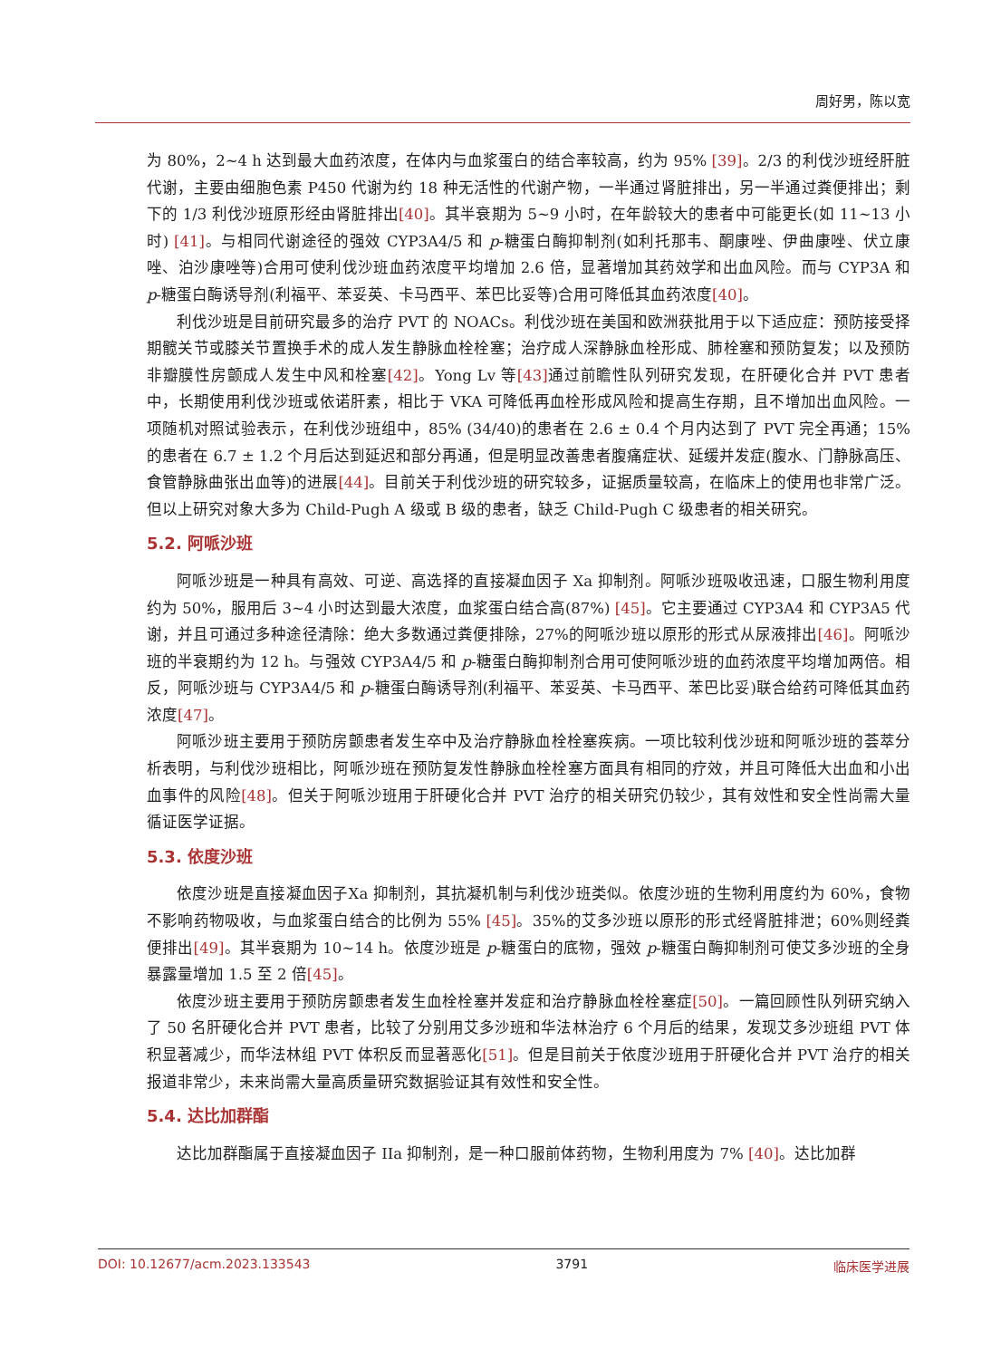周好男，陈以宽
为 80%，2~4 h 达到最大血药浓度，在体内与血浆蛋白的结合率较高，约为 95% [39]。2/3 的利伐沙班经肝脏代谢，主要由细胞色素 P450 代谢为约 18 种无活性的代谢产物，一半通过肾脏排出，另一半通过粪便排出；剩下的 1/3 利伐沙班原形经由肾脏排出[40]。其半衰期为 5~9 小时，在年龄较大的患者中可能更长(如 11~13 小时) [41]。与相同代谢途径的强效 CYP3A4/5 和 p-糖蛋白酶抑制剂(如利托那韦、酮康唑、伊曲康唑、伏立康唑、泊沙康唑等)合用可使利伐沙班血药浓度平均增加 2.6 倍，显著增加其药效学和出血风险。而与 CYP3A 和 p-糖蛋白酶诱导剂(利福平、苯妥英、卡马西平、苯巴比妥等)合用可降低其血药浓度[40]。
利伐沙班是目前研究最多的治疗 PVT 的 NOACs。利伐沙班在美国和欧洲获批用于以下适应症：预防接受择期髋关节或膝关节置换手术的成人发生静脉血栓栓塞；治疗成人深静脉血栓形成、肺栓塞和预防复发；以及预防非瓣膜性房颤成人发生中风和栓塞[42]。Yong Lv 等[43] 通过前瞻性队列研究发现，在肝硬化合并 PVT 患者中，长期使用利伐沙班或依诺肝素，相比于 VKA 可降低再血栓形成风险和提高生存期，且不增加出血风险。一项随机对照试验表示，在利伐沙班组中，85% (34/40)的患者在 2.6 ± 0.4 个月内达到了 PVT 完全再通；15%的患者在 6.7 ± 1.2 个月后达到延迟和部分再通，但是明显改善患者腹痛症状、延缓并发症(腹水、门静脉高压、食管静脉曲张出血等)的进展[44]。目前关于利伐沙班的研究较多，证据质量较高，在临床上的使用也非常广泛。但以上研究对象大多为 Child-Pugh A 级或 B 级的患者，缺乏 Child-Pugh C 级患者的相关研究。
5.2. 阿哌沙班
阿哌沙班是一种具有高效、可逆、高选择的直接凝血因子 Xa 抑制剂。阿哌沙班吸收迅速，口服生物利用度约为 50%，服用后 3~4 小时达到最大浓度，血浆蛋白结合高(87%) [45]。它主要通过 CYP3A4 和 CYP3A5 代谢，并且可通过多种途径清除：绝大多数通过粪便排除，27%的阿哌沙班以原形的形式从尿液排出[46]。阿哌沙班的半衰期约为 12 h。与强效 CYP3A4/5 和 p-糖蛋白酶抑制剂合用可使阿哌沙班的血药浓度平均增加两倍。相反，阿哌沙班与 CYP3A4/5 和 p-糖蛋白酶诱导剂(利福平、苯妥英、卡马西平、苯巴比妥)联合给药可降低其血药浓度[47]。
阿哌沙班主要用于预防房颤患者发生卒中及治疗静脉血栓栓塞疾病。一项比较利伐沙班和阿哌沙班的荟萃分析表明，与利伐沙班相比，阿哌沙班在预防复发性静脉血栓栓塞方面具有相同的疗效，并且可降低大出血和小出血事件的风险[48]。但关于阿哌沙班用于肝硬化合并 PVT 治疗的相关研究仍较少，其有效性和安全性尚需大量循证医学证据。
5.3. 依度沙班
依度沙班是直接凝血因子Ⅹa 抑制剂，其抗凝机制与利伐沙班类似。依度沙班的生物利用度约为 60%，食物不影响药物吸收，与血浆蛋白结合的比例为 55% [45]。35%的艾多沙班以原形的形式经肾脏排泄；60%则经粪便排出[49]。其半衰期为 10~14 h。依度沙班是 p-糖蛋白的底物，强效 p-糖蛋白酶抑制剂可使艾多沙班的全身暴露量增加 1.5 至 2 倍[45]。
依度沙班主要用于预防房颤患者发生血栓栓塞并发症和治疗静脉血栓栓塞症[50]。一篇回顾性队列研究纳入了 50 名肝硬化合并 PVT 患者，比较了分别用艾多沙班和华法林治疗 6 个月后的结果，发现艾多沙班组 PVT 体积显著减少，而华法林组 PVT 体积反而显著恶化[51]。但是目前关于依度沙班用于肝硬化合并 PVT 治疗的相关报道非常少，未来尚需大量高质量研究数据验证其有效性和安全性。
5.4. 达比加群酯
达比加群酯属于直接凝血因子 IIa 抑制剂，是一种口服前体药物，生物利用度为 7% [40]。达比加群
DOI: 10.12677/acm.2023.133543 3791 临床医学进展